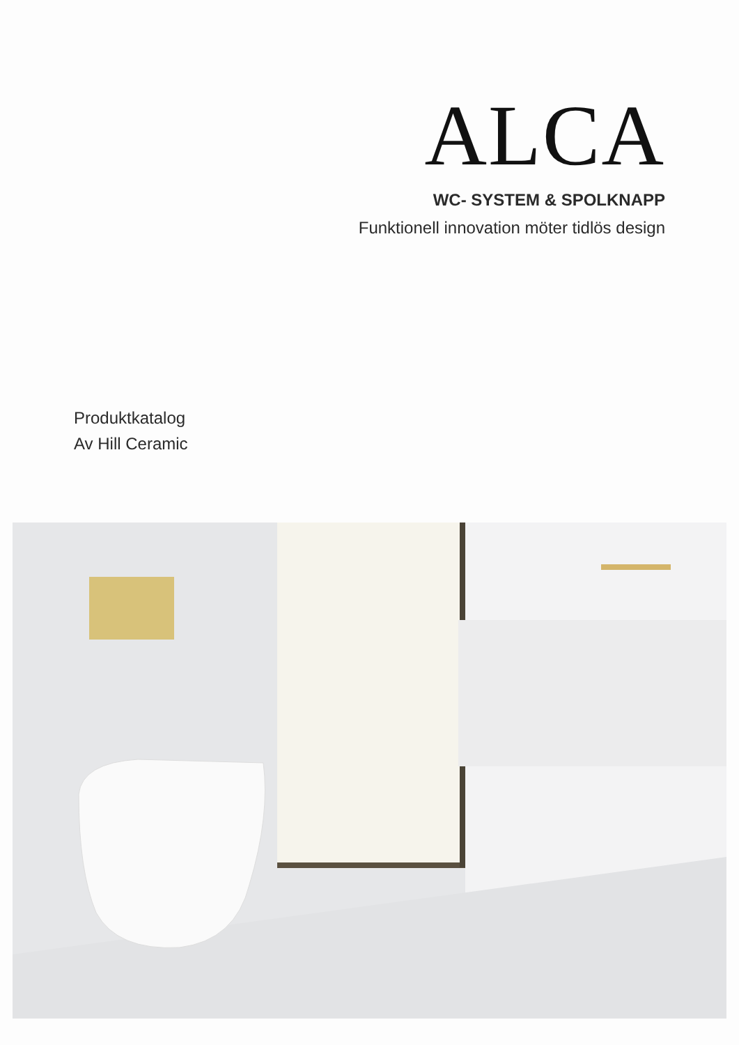ALCA
WC- SYSTEM & SPOLKNAPP
Funktionell innovation möter tidlös design
Produktkatalog
Av Hill Ceramic